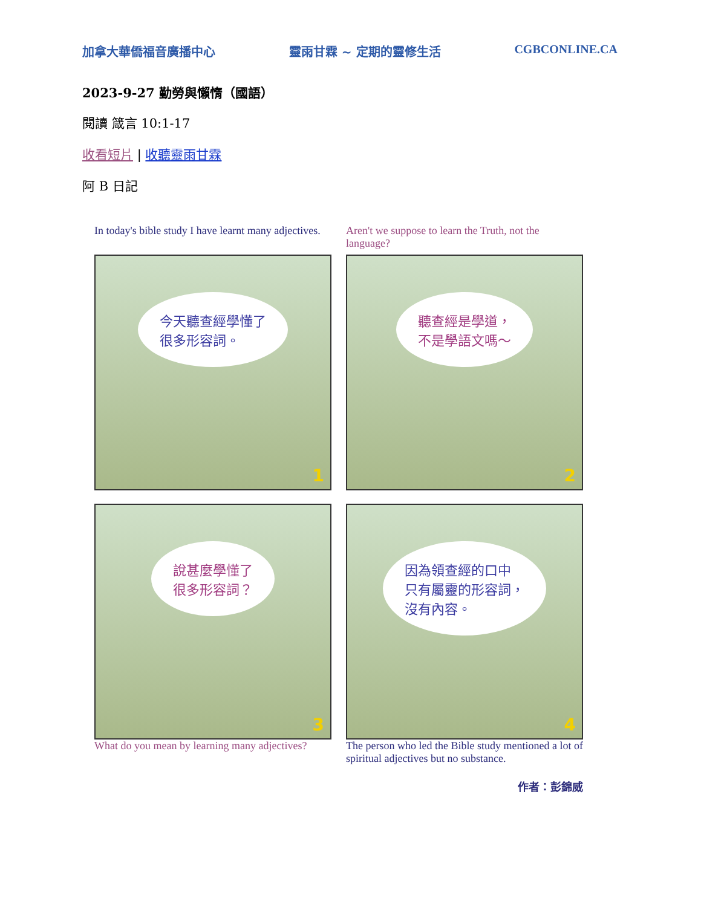加拿大華僑福音廣播中心 靈雨甘霖 ~ 定期的靈修生活 CGBCONLINE.CA
2023-9-27 勤勞與懶惰（國語）
閱讀 箴言 10:1-17
收看短片 | 收聽靈雨甘霖
阿 B 日記
In today's bible study I have learnt many adjectives.
今天聽查經學懂了
很多形容詞。
1
Aren't we suppose to learn the Truth, not the language?
聽查經是學道，
不是學語文嗎～
2
說甚麼學懂了
很多形容詞？
3
What do you mean by learning many adjectives?
因為領查經的口中
只有屬靈的形容詞，
沒有內容。
4
The person who led the Bible study mentioned a lot of spiritual adjectives but no substance.
作者：彭錦威